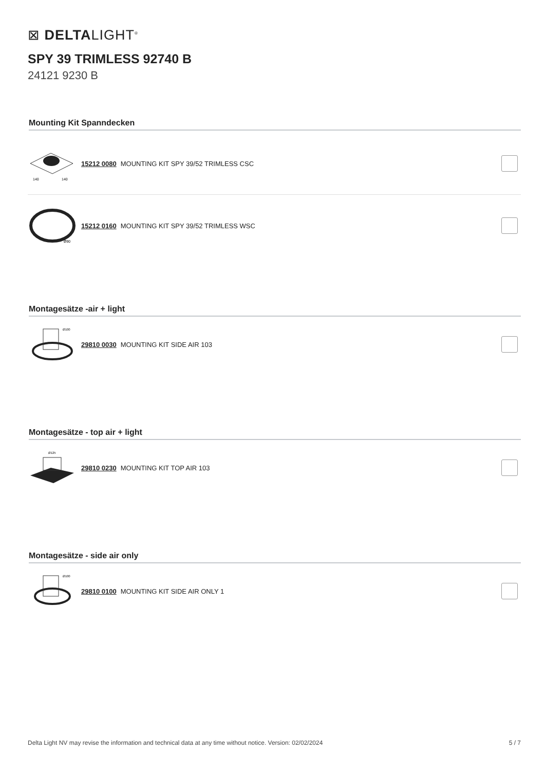⊠ DELTALIGHT<sup>®</sup>
SPY 39 TRIMLESS 92740 B
24121 9230 B
Mounting Kit Spanndecken
140
140
15212 0080 MOUNTING KIT SPY 39/52 TRIMLESS CSC
Ø90
15212 0160 MOUNTING KIT SPY 39/52 TRIMLESS WSC
Montagesätze -air + light
Ø100
29810 0030 MOUNTING KIT SIDE AIR 103
Montagesätze - top air + light
Ø125
29810 0230 MOUNTING KIT TOP AIR 103
Montagesätze - side air only
Ø100
29810 0100 MOUNTING KIT SIDE AIR ONLY 1
Delta Light NV may revise the information and technical data at any time without notice. Version: 02/02/2024 5 / 7